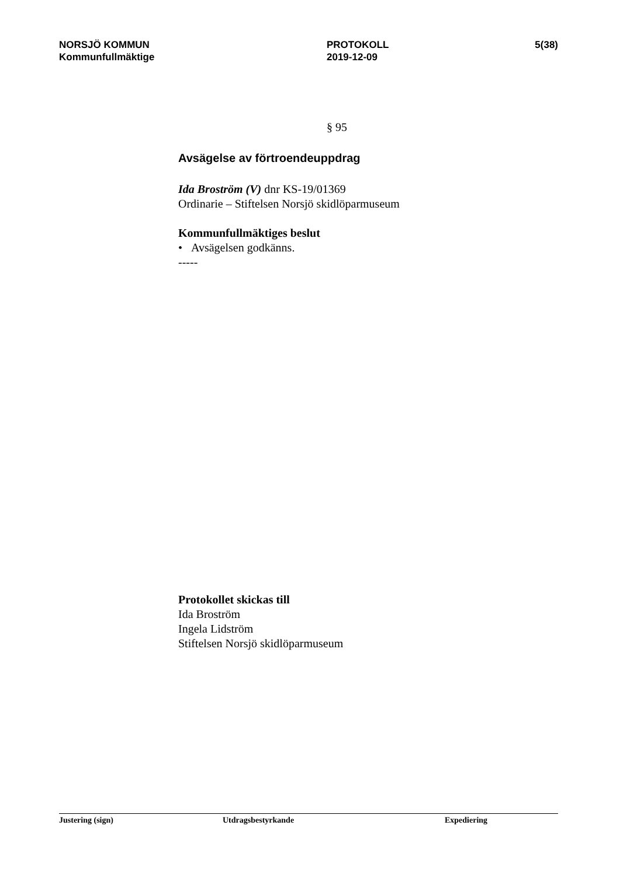NORSJÖ KOMMUN
Kommunfullmäktige
PROTOKOLL
2019-12-09
5(38)
§ 95
Avsägelse av förtroendeuppdrag
Ida Broström (V) dnr KS-19/01369
Ordinarie – Stiftelsen Norsjö skidlöparmuseum
Kommunfullmäktiges beslut
• Avsägelsen godkänns.
-----
Protokollet skickas till
Ida Broström
Ingela Lidström
Stiftelsen Norsjö skidlöparmuseum
Justering (sign) Utdragsbestyrkande Expediering